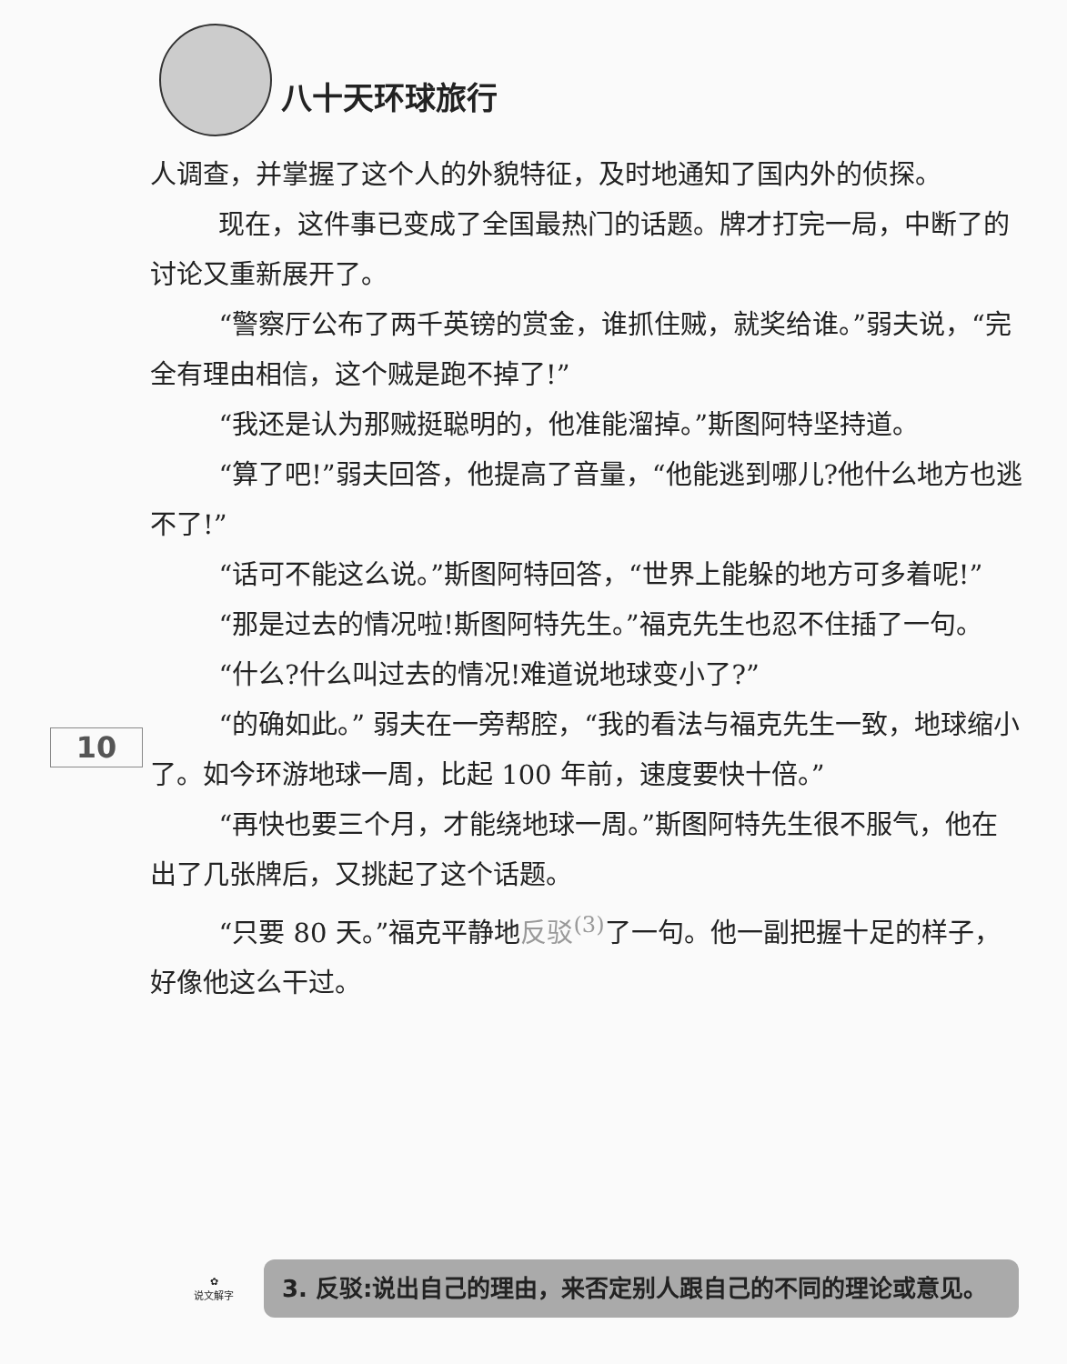八十天环球旅行
10
人调查，并掌握了这个人的外貌特征，及时地通知了国内外的侦探。
现在，这件事已变成了全国最热门的话题。牌才打完一局，中断了的讨论又重新展开了。
“警察厅公布了两千英镑的赏金，谁抓住贼，就奖给谁。”弱夫说，“完全有理由相信，这个贼是跑不掉了!”
“我还是认为那贼挺聪明的，他准能溜掉。”斯图阿特坚持道。
“算了吧!”弱夫回答，他提高了音量，“他能逃到哪儿?他什么地方也逃不了!”
“话可不能这么说。”斯图阿特回答，“世界上能躲的地方可多着呢!”
“那是过去的情况啦!斯图阿特先生。”福克先生也忍不住插了一句。
“什么?什么叫过去的情况!难道说地球变小了?”
“的确如此。” 弱夫在一旁帮腔，“我的看法与福克先生一致，地球缩小了。如今环游地球一周，比起 100 年前，速度要快十倍。”
“再快也要三个月，才能绕地球一周。”斯图阿特先生很不服气，他在出了几张牌后，又挑起了这个话题。
“只要 80 天。”福克平静地反驳<sup>(3)</sup> 了一句。他一副把握十足的样子，好像他这么干过。
✿
说文解字
3. 反驳:说出自己的理由，来否定别人跟自己的不同的理论或意见。